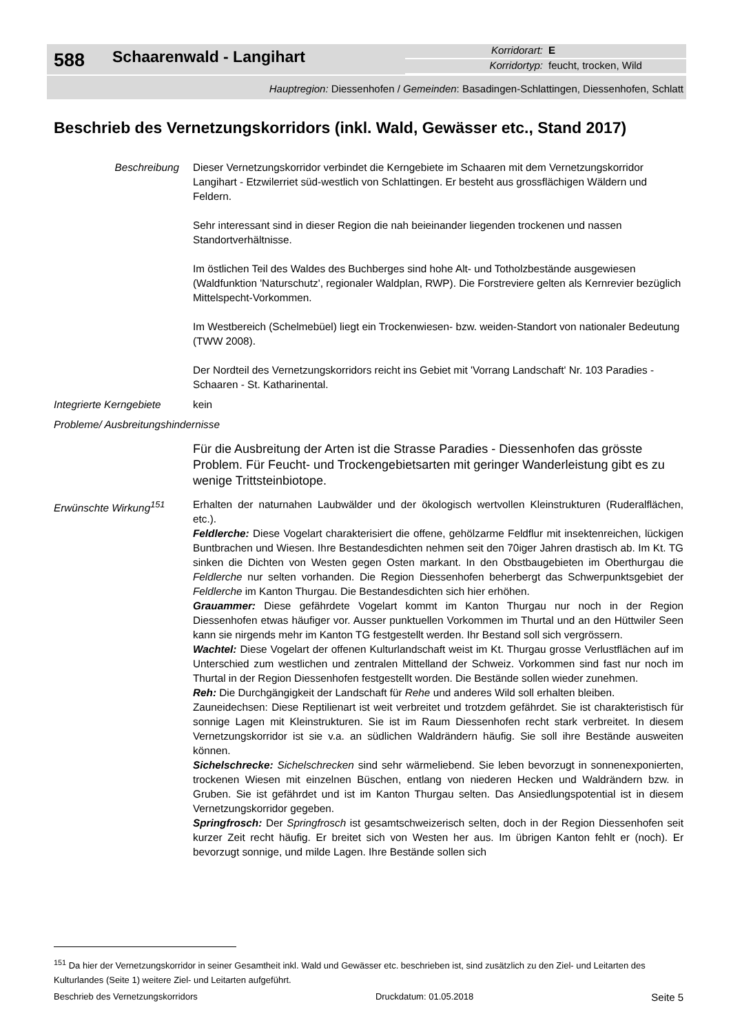588
Schaarenwald - Langihart
Korridorart: E
Korridortyp: feucht, trocken, Wild
Hauptregion: Diessenhofen / Gemeinden: Basadingen-Schlattingen, Diessenhofen, Schlatt
Beschrieb des Vernetzungskorridors (inkl. Wald, Gewässer etc., Stand 2017)
Beschreibung Dieser Vernetzungskorridor verbindet die Kerngebiete im Schaaren mit dem Vernetzungskorridor Langihart - Etzwilerriet süd-westlich von Schlattingen. Er besteht aus grossflächigen Wäldern und Feldern.
Sehr interessant sind in dieser Region die nah beieinander liegenden trockenen und nassen Standortverhältnisse.
Im östlichen Teil des Waldes des Buchberges sind hohe Alt- und Totholzbestände ausgewiesen (Waldfunktion 'Naturschutz', regionaler Waldplan, RWP). Die Forstreviere gelten als Kernrevier bezüglich Mittelspecht-Vorkommen.
Im Westbereich (Schelmebüel) liegt ein Trockenwiesen- bzw. weiden-Standort von nationaler Bedeutung (TWW 2008).
Der Nordteil des Vernetzungskorridors reicht ins Gebiet mit 'Vorrang Landschaft' Nr. 103 Paradies - Schaaren - St. Katharinental.
Integrierte Kerngebiete
kein
Probleme/ Ausbreitungshindernisse
Für die Ausbreitung der Arten ist die Strasse Paradies - Diessenhofen das grösste Problem. Für Feucht- und Trockengebietsarten mit geringer Wanderleistung gibt es zu wenige Trittsteinbiotope.
Erwünschte Wirkung<sup>151</sup> Erhalten der naturnahen Laubwälder und der ökologisch wertvollen Kleinstrukturen (Ruderalflächen, etc.).
Feldlerche: Diese Vogelart charakterisiert die offene, gehölzarme Feldflur mit insektenreichen, lückigen Buntbrachen und Wiesen. Ihre Bestandesdichten nehmen seit den 70iger Jahren drastisch ab. Im Kt. TG sinken die Dichten von Westen gegen Osten markant. In den Obstbaugebieten im Oberthurgau die Feldlerche nur selten vorhanden. Die Region Diessenhofen beherbergt das Schwerpunktsgebiet der Feldlerche im Kanton Thurgau. Die Bestandesdichten sich hier erhöhen.
Grauammer: Diese gefährdete Vogelart kommt im Kanton Thurgau nur noch in der Region Diessenhofen etwas häufiger vor. Ausser punktuellen Vorkommen im Thurtal und an den Hüttwiler Seen kann sie nirgends mehr im Kanton TG festgestellt werden. Ihr Bestand soll sich vergrössern.
Wachtel: Diese Vogelart der offenen Kulturlandschaft weist im Kt. Thurgau grosse Verlustflächen auf im Unterschied zum westlichen und zentralen Mittelland der Schweiz. Vorkommen sind fast nur noch im Thurtal in der Region Diessenhofen festgestellt worden. Die Bestände sollen wieder zunehmen.
Reh: Die Durchgängigkeit der Landschaft für Rehe und anderes Wild soll erhalten bleiben.
Zauneidechsen: Diese Reptilienart ist weit verbreitet und trotzdem gefährdet. Sie ist charakteristisch für sonnige Lagen mit Kleinstrukturen. Sie ist im Raum Diessenhofen recht stark verbreitet. In diesem Vernetzungskorridor ist sie v.a. an südlichen Waldrändern häufig. Sie soll ihre Bestände ausweiten können.
Sichelschrecke: Sichelschrecken sind sehr wärmeliebend. Sie leben bevorzugt in sonnenexponierten, trockenen Wiesen mit einzelnen Büschen, entlang von niederen Hecken und Waldrändern bzw. in Gruben. Sie ist gefährdet und ist im Kanton Thurgau selten. Das Ansiedlungspotential ist in diesem Vernetzungskorridor gegeben.
Springfrosch: Der Springfrosch ist gesamtschweizerisch selten, doch in der Region Diessenhofen seit kurzer Zeit recht häufig. Er breitet sich von Westen her aus. Im übrigen Kanton fehlt er (noch). Er bevorzugt sonnige, und milde Lagen. Ihre Bestände sollen sich
<sup>151</sup> Da hier der Vernetzungskorridor in seiner Gesamtheit inkl. Wald und Gewässer etc. beschrieben ist, sind zusätzlich zu den Ziel- und Leitarten des Kulturlandes (Seite 1) weitere Ziel- und Leitarten aufgeführt.
Beschrieb des Vernetzungskorridors Druckdatum: 01.05.2018 Seite 5